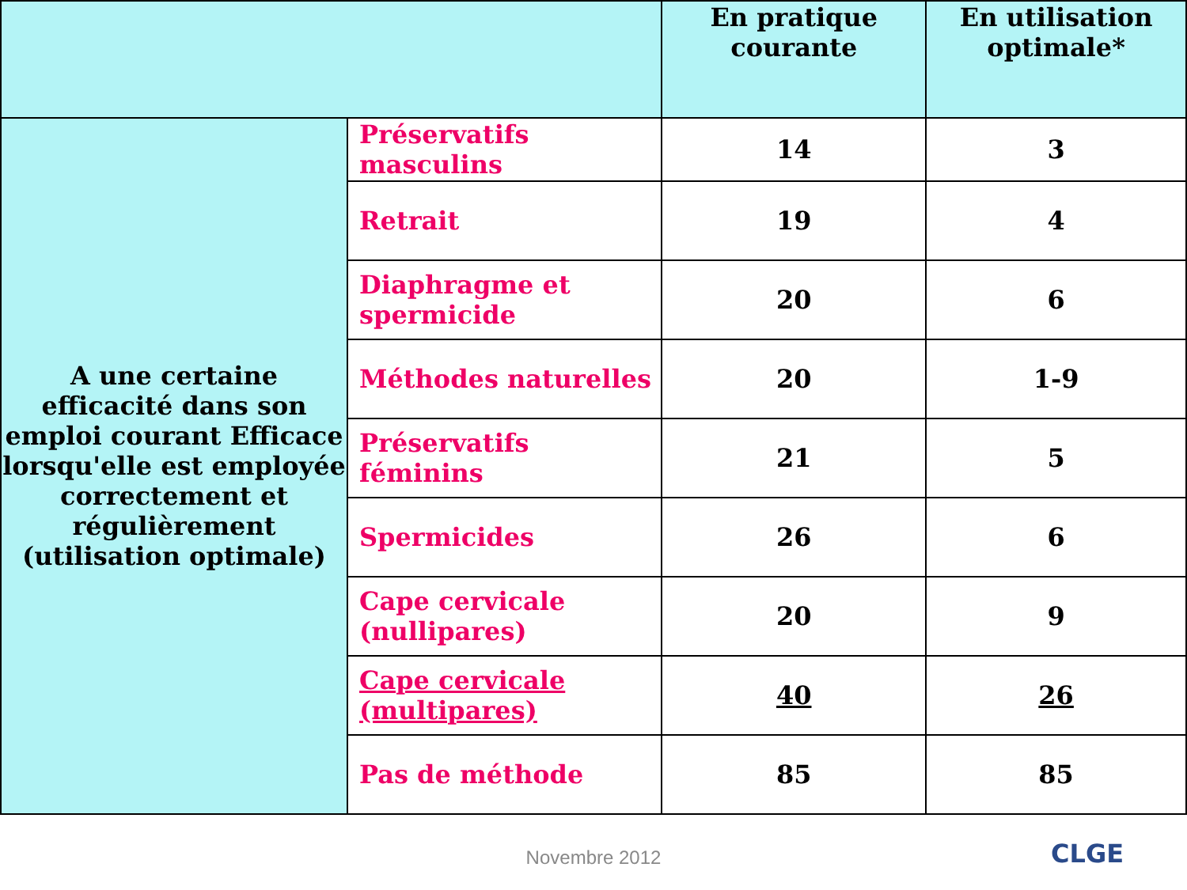| | | En pratique courante | En utilisation optimale* |
| --- | --- | --- | --- |
| A une certaine efficacité dans son emploi courant Efficace lorsqu'elle est employée correctement et régulièrement (utilisation optimale) | Préservatifs masculins | 14 | 3 |
| | Retrait | 19 | 4 |
| | Diaphragme et spermicide | 20 | 6 |
| | Méthodes naturelles | 20 | 1-9 |
| | Préservatifs féminins | 21 | 5 |
| | Spermicides | 26 | 6 |
| | Cape cervicale (nullipares) | 20 | 9 |
| | Cape cervicale (multipares) | 40 | 26 |
| | Pas de méthode | 85 | 85 |
Novembre 2012
CLGE